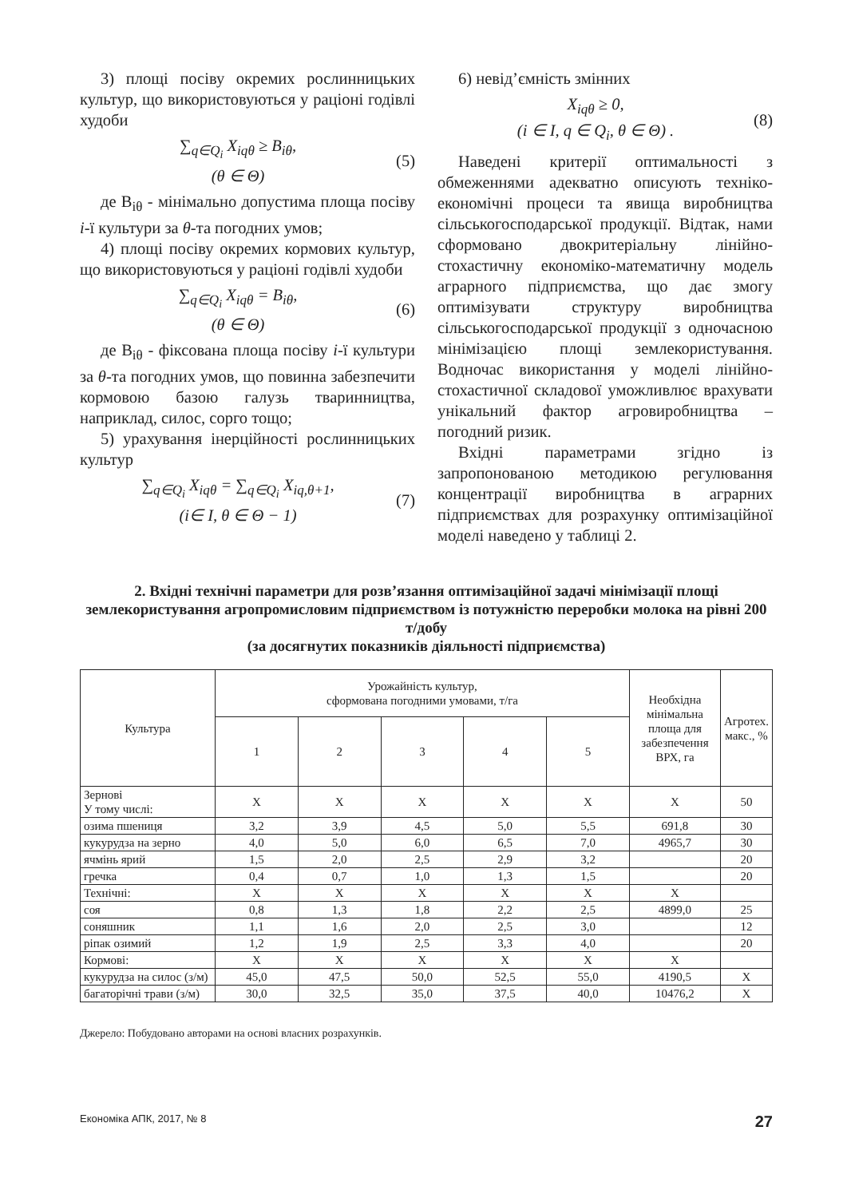3) площі посіву окремих рослинницьких культур, що використовуються у раціоні годівлі худоби
∑<sub>q∈Q<sub>i</sub></sub> X<sub>iqθ</sub> ≥ B<sub>iθ</sub>,
(θ ∈ Θ)
(5)
де B<sub>iθ</sub> - мінімально допустима площа посіву i-ї культури за θ-та погодних умов;
4) площі посіву окремих кормових культур, що використовуються у раціоні годівлі худоби
∑<sub>q∈Q<sub>i</sub></sub> X<sub>iqθ</sub> = B<sub>iθ</sub>,
(θ ∈ Θ)
(6)
де B<sub>iθ</sub> - фіксована площа посіву i-ї культури за θ-та погодних умов, що повинна забезпечити кормовою базою галузь тваринництва, наприклад, силос, сорго тощо;
5) урахування інерційності рослинницьких культур
∑<sub>q∈Q<sub>i</sub></sub> X<sub>iqθ</sub> = ∑<sub>q∈Q<sub>i</sub></sub> X<sub>iq,θ+1</sub>,
(i∈ I, θ ∈ Θ − 1)
(7)
6) невід’ємність змінних
X<sub>iqθ</sub> ≥ 0,
(i ∈ I, q ∈ Q<sub>i</sub>, θ ∈ Θ) .
(8)
Наведені критерії оптимальності з обмеженнями адекватно описують техніко-економічні процеси та явища виробництва сільськогосподарської продукції. Відтак, нами сформовано двокритеріальну лінійно-стохастичну економіко-математичну модель аграрного підприємства, що дає змогу оптимізувати структуру виробництва сільськогосподарської продукції з одночасною мінімізацією площі землекористування. Водночас використання у моделі лінійно-стохастичної складової уможливлює врахувати унікальний фактор агровиробництва – погодний ризик.
Вхідні параметрами згідно із запропонованою методикою регулювання концентрації виробництва в аграрних підприємствах для розрахунку оптимізаційної моделі наведено у таблиці 2.
2. Вхідні технічні параметри для розв’язання оптимізаційної задачі мінімізації площі землекористування агропромисловим підприємством із потужністю переробки молока на рівні 200 т/добу
(за досягнутих показників діяльності підприємства)
| Культура | Урожайність культур, сформована погодними умовами, т/га | | | | | Необхідна мінімальна площа для забезпечення ВРХ, га | Агротех. макс., % |
| --- | --- | --- | --- | --- | --- | --- | --- |
| | 1 | 2 | 3 | 4 | 5 | | |
| Зернові У тому числі: | Х | Х | Х | Х | Х | Х | 50 |
| озима пшениця | 3,2 | 3,9 | 4,5 | 5,0 | 5,5 | 691,8 | 30 |
| кукурудза на зерно | 4,0 | 5,0 | 6,0 | 6,5 | 7,0 | 4965,7 | 30 |
| ячмінь ярий | 1,5 | 2,0 | 2,5 | 2,9 | 3,2 | | 20 |
| гречка | 0,4 | 0,7 | 1,0 | 1,3 | 1,5 | | 20 |
| Технічні: | Х | Х | Х | Х | Х | Х | |
| соя | 0,8 | 1,3 | 1,8 | 2,2 | 2,5 | 4899,0 | 25 |
| соняшник | 1,1 | 1,6 | 2,0 | 2,5 | 3,0 | | 12 |
| ріпак озимий | 1,2 | 1,9 | 2,5 | 3,3 | 4,0 | | 20 |
| Кормові: | Х | Х | Х | Х | Х | Х | |
| кукурудза на силос (з/м) | 45,0 | 47,5 | 50,0 | 52,5 | 55,0 | 4190,5 | Х |
| багаторічні трави (з/м) | 30,0 | 32,5 | 35,0 | 37,5 | 40,0 | 10476,2 | Х |
Джерело: Побудовано авторами на основі власних розрахунків.
Економіка АПК, 2017, № 8 27